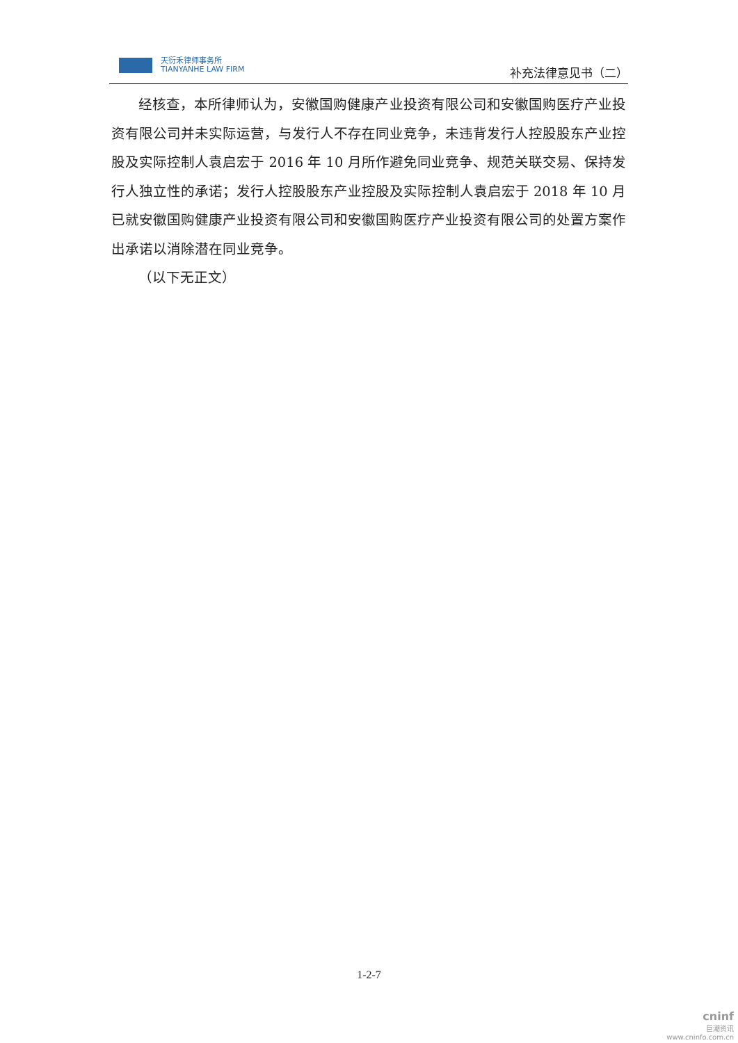天衍禾律师事务所
TIANYANHE LAW FIRM
补充法律意见书（二）
经核查，本所律师认为，安徽国购健康产业投资有限公司和安徽国购医疗产业投资有限公司并未实际运营，与发行人不存在同业竞争，未违背发行人控股股东产业控股及实际控制人袁启宏于 2016 年 10 月所作避免同业竞争、规范关联交易、保持发行人独立性的承诺；发行人控股股东产业控股及实际控制人袁启宏于 2018 年 10 月已就安徽国购健康产业投资有限公司和安徽国购医疗产业投资有限公司的处置方案作出承诺以消除潜在同业竞争。
（以下无正文）
1-2-7
cninf
巨潮资讯
www.cninfo.com.cn